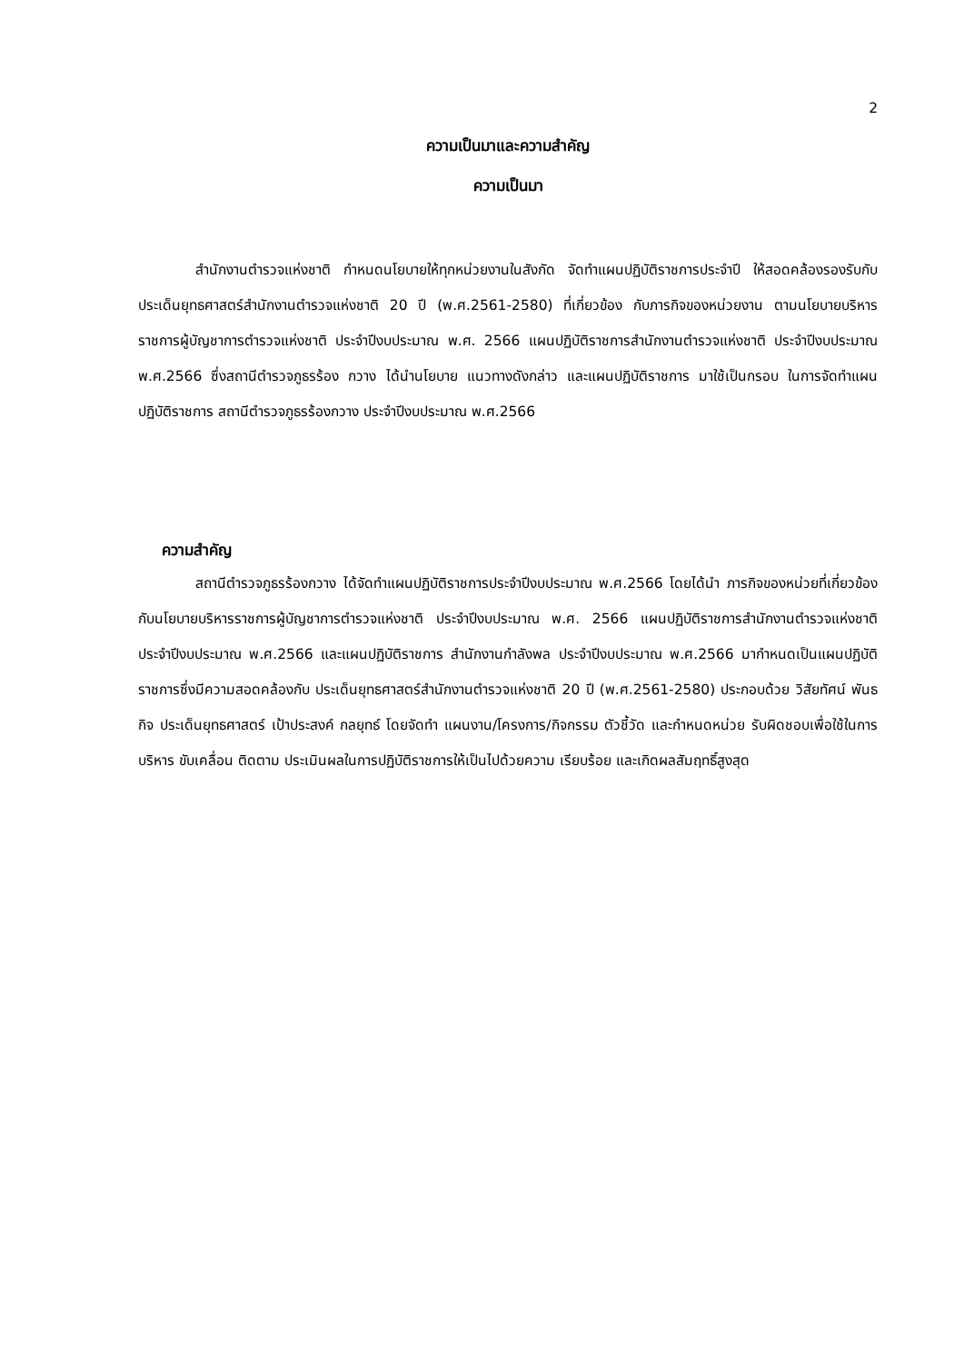2
ความเป็นมาและความสำคัญ
ความเป็นมา
สำนักงานตำรวจแห่งชาติ กำหนดนโยบายให้ทุกหน่วยงานในสังกัด จัดทำแผนปฏิบัติราชการประจำปี ให้สอดคล้องรองรับกับประเด็นยุทธศาสตร์สำนักงานตำรวจแห่งชาติ 20 ปี (พ.ศ.2561-2580) ที่เกี่ยวข้อง กับภารกิจของหน่วยงาน ตามนโยบายบริหารราชการผู้บัญชาการตำรวจแห่งชาติ ประจำปีงบประมาณ พ.ศ. 2566 แผนปฏิบัติราชการสำนักงานตำรวจแห่งชาติ ประจำปีงบประมาณ พ.ศ.2566 ซึ่งสถานีตำรวจภูธรร้อง กวาง ได้นำนโยบาย แนวทางดังกล่าว และแผนปฏิบัติราชการ มาใช้เป็นกรอบ ในการจัดทำแผนปฏิบัติราชการ สถานีตำรวจภูธรร้องกวาง ประจำปีงบประมาณ พ.ศ.2566
ความสำคัญ
สถานีตำรวจภูธรร้องกวาง ได้จัดทำแผนปฏิบัติราชการประจำปีงบประมาณ พ.ศ.2566 โดยได้นำ ภารกิจของหน่วยที่เกี่ยวข้องกับนโยบายบริหารราชการผู้บัญชาการตำรวจแห่งชาติ ประจำปีงบประมาณ พ.ศ. 2566 แผนปฏิบัติราชการสำนักงานตำรวจแห่งชาติประจำปีงบประมาณ พ.ศ.2566 และแผนปฏิบัติราชการ สำนักงานกำลังพล ประจำปีงบประมาณ พ.ศ.2566 มากำหนดเป็นแผนปฏิบัติราชการซึ่งมีความสอดคล้องกับ ประเด็นยุทธศาสตร์สำนักงานตำรวจแห่งชาติ 20 ปี (พ.ศ.2561-2580) ประกอบด้วย วิสัยทัศน์ พันธกิจ ประเด็นยุทธศาสตร์ เป้าประสงค์ กลยุทธ์ โดยจัดทำ แผนงาน/โครงการ/กิจกรรม ตัวชี้วัด และกำหนดหน่วย รับผิดชอบเพื่อใช้ในการบริหาร ขับเคลื่อน ติดตาม ประเมินผลในการปฏิบัติราชการให้เป็นไปด้วยความ เรียบร้อย และเกิดผลสัมฤทธิ์สูงสุด